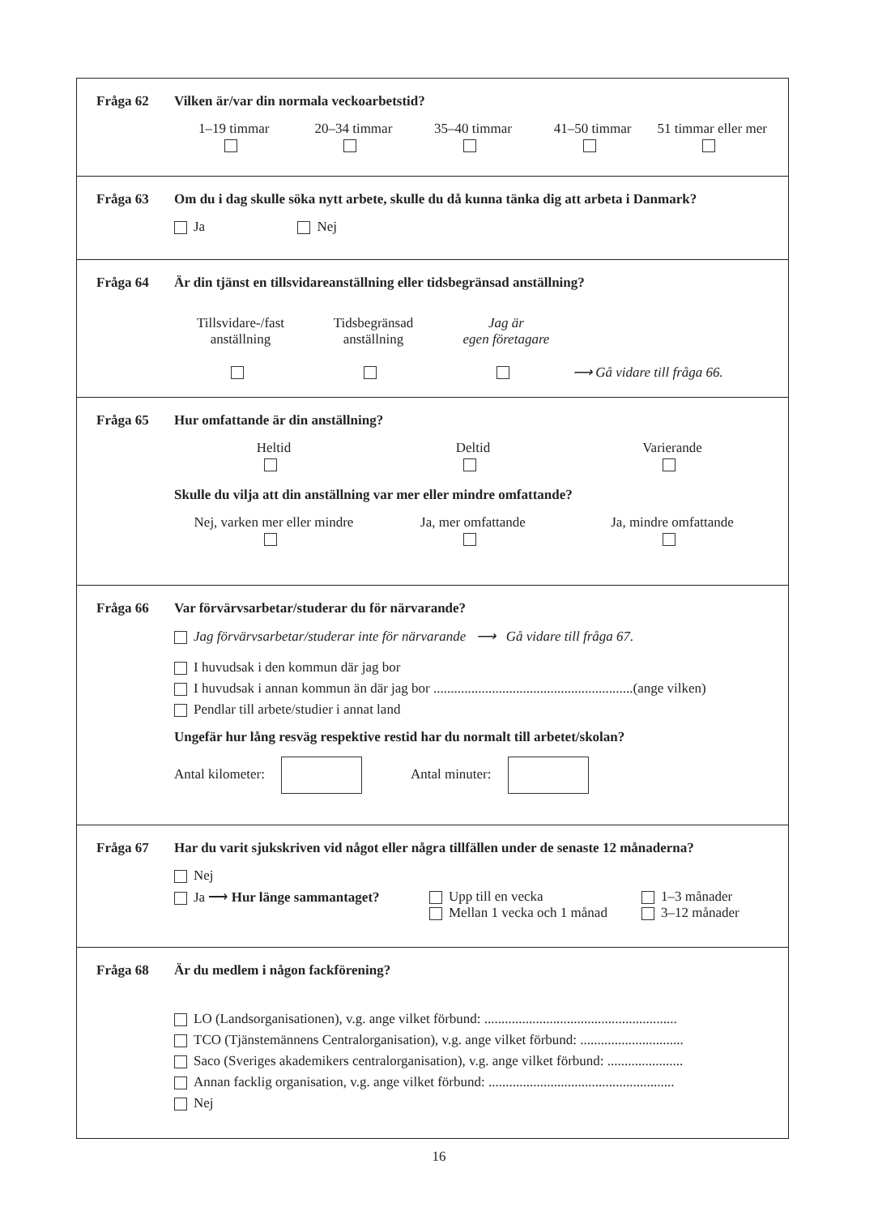Fråga 62 Vilken är/var din normala veckoarbetstid?
1–19 timmar
20–34 timmar
35–40 timmar
41–50 timmar
51 timmar eller mer
Fråga 63 Om du i dag skulle söka nytt arbete, skulle du då kunna tänka dig att arbeta i Danmark?
Ja Nej
Fråga 64 Är din tjänst en tillsvidareanställning eller tidsbegränsad anställning?
Tillsvidare-/fast
anställning
Tidsbegränsad
anställning
Jag är
egen företagare
⟶ Gå vidare till fråga 66.
Fråga 65 Hur omfattande är din anställning?
Heltid
Deltid
Varierande
Skulle du vilja att din anställning var mer eller mindre omfattande?
Nej, varken mer eller mindre
Ja, mer omfattande
Ja, mindre omfattande
Fråga 66 Var förvärvsarbetar/studerar du för närvarande?
Jag förvärvsarbetar/studerar inte för närvarande ⟶ Gå vidare till fråga 67.
I huvudsak i den kommun där jag bor
I huvudsak i annan kommun än där jag bor ..........................................................(ange vilken)
Pendlar till arbete/studier i annat land
Ungefär hur lång resväg respektive restid har du normalt till arbetet/skolan?
Antal kilometer: Antal minuter:
Fråga 67 Har du varit sjukskriven vid något eller några tillfällen under de senaste 12 månaderna?
Nej
Ja ⟶ Hur länge sammantaget? Upp till en vecka
Mellan 1 vecka och 1 månad
1–3 månader
3–12 månader
Fråga 68 Är du medlem i någon fackförening?
LO (Landsorganisationen), v.g. ange vilket förbund: ........................................................
TCO (Tjänstemännens Centralorganisation), v.g. ange vilket förbund: ..............................
Saco (Sveriges akademikers centralorganisation), v.g. ange vilket förbund: ......................
Annan facklig organisation, v.g. ange vilket förbund: ......................................................
Nej
16